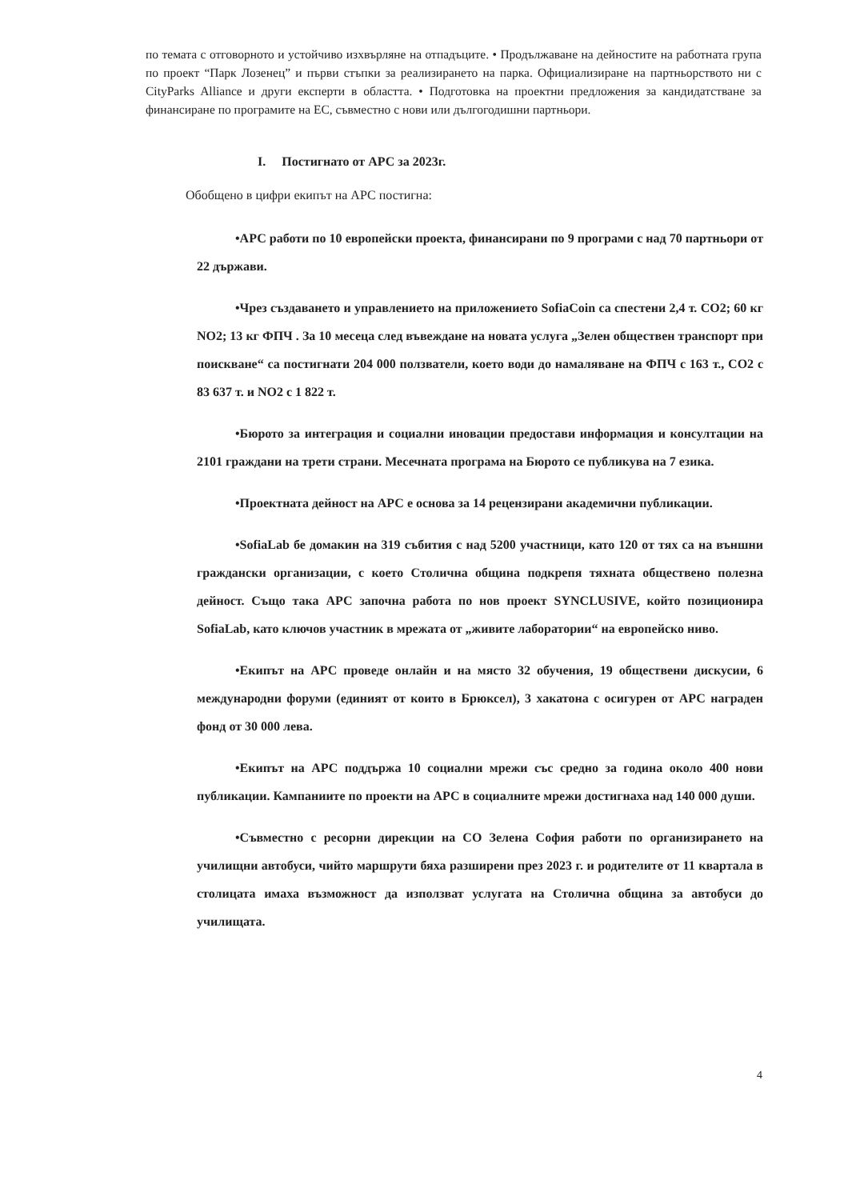по темата с отговорното и устойчиво изхвърляне на отпадъците. • Продължаване на дейностите на работната група по проект “Парк Лозенец” и първи стъпки за реализирането на парка. Официализиране на партньорството ни с CityParks Alliance и други експерти в областта. • Подготовка на проектни предложения за кандидатстване за финансиране по програмите на ЕС, съвместно с нови или дългогодишни партньори.
I. Постигнато от АРС за 2023г.
Обобщено в цифри екипът на АРС постигна:
•АРС работи по 10 европейски проекта, финансирани по 9 програми с над 70 партньори от 22 държави.
•Чрез създаването и управлението на приложението SofiaCoin са спестени 2,4 т. CO2; 60 кг NO2; 13 кг ФПЧ . За 10 месеца след въвеждане на новата услуга „Зелен обществен транспорт при поискване“ са постигнати 204 000 ползватели, което води до намаляване на ФПЧ с 163 т., CO2 с 83 637 т. и NO2 с 1 822 т.
•Бюрото за интеграция и социални иновации предостави информация и консултации на 2101 граждани на трети страни. Месечната програма на Бюрото се публикува на 7 езика.
•Проектната дейност на АРС е основа за 14 рецензирани академични публикации.
•SofiaLab бе домакин на 319 събития с над 5200 участници, като 120 от тях са на външни граждански организации, с което Столична община подкрепя тяхната обществено полезна дейност. Също така АРС започна работа по нов проект SYNCLUSIVE, който позиционира SofiaLab, като ключов участник в мрежата от „живите лаборатории“ на европейско ниво.
•Екипът на АРС проведе онлайн и на място 32 обучения, 19 обществени дискусии, 6 международни форуми (единият от които в Брюксел), 3 хакатона с осигурен от АРС награден фонд от 30 000 лева.
•Екипът на АРС поддържа 10 социални мрежи със средно за година около 400 нови публикации. Кампаниите по проекти на АРС в социалните мрежи достигнаха над 140 000 души.
•Съвместно с ресорни дирекции на СО Зелена София работи по организирането на училищни автобуси, чийто маршрути бяха разширени през 2023 г. и родителите от 11 квартала в столицата имаха възможност да използват услугата на Столична община за автобуси до училищата.
4